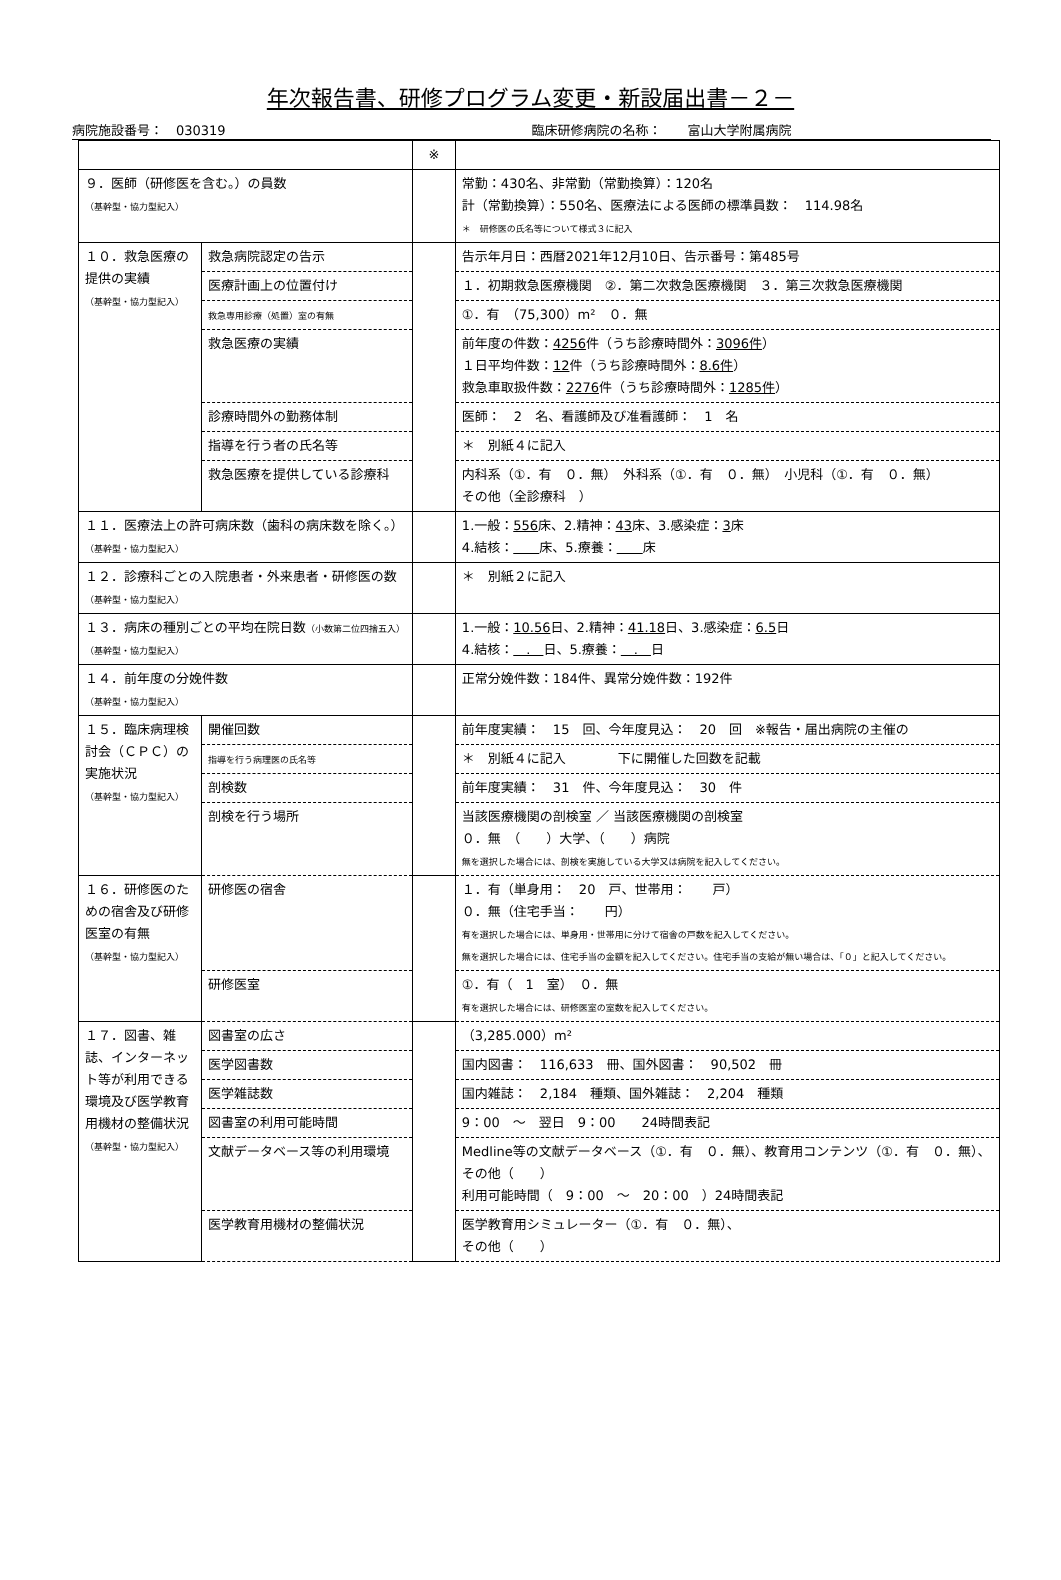年次報告書、研修プログラム変更・新設届出書－２－
病院施設番号：　030319 臨床研修病院の名称：　　富山大学附属病院
| | | ※ | |
| ９．医師（研修医を含む。）の員数 （基幹型・協力型記入） | | | 常勤：430名、非常勤（常勤換算）：120名 計（常勤換算）：550名、医療法による医師の標準員数： 114.98名 ＊ 研修医の氏名等について様式３に記入 |
| １０．救急医療の提供の実績 （基幹型・協力型記入） | 救急病院認定の告示 | | 告示年月日：西暦2021年12月10日、告示番号：第485号 |
| | 医療計画上の位置付け | | １．初期救急医療機関 ②．第二次救急医療機関 ３．第三次救急医療機関 |
| | 救急専用診療（処置）室の有無 | | ①．有 （75,300）m² ０．無 |
| | 救急医療の実績 | | 前年度の件数： 4256 件（うち診療時間外： 3096件 ） １日平均件数： 12 件（うち診療時間外： 8.6件 ） 救急車取扱件数： 2276 件（うち診療時間外： 1285件 ） |
| | 診療時間外の勤務体制 | | 医師： 2 名、看護師及び准看護師： 1 名 |
| | 指導を行う者の氏名等 | | ＊ 別紙４に記入 |
| | 救急医療を提供している診療科 | | 内科系（①．有 ０．無） 外科系（①．有 ０．無） 小児科（①．有 ０．無） その他（全診療科 ） |
| １１．医療法上の許可病床数（歯科の病床数を除く。） （基幹型・協力型記入） | | | 1.一般： 556 床、2.精神： 43 床、3.感染症： 3 床 4.結核： 床、5.療養： 床 |
| １２．診療科ごとの入院患者・外来患者・研修医の数 （基幹型・協力型記入） | | | ＊ 別紙２に記入 |
| １３．病床の種別ごとの平均在院日数 （小数第二位四捨五入） （基幹型・協力型記入） | | | 1.一般： 10.56 日、2.精神： 41.18 日、3.感染症： 6.5 日 4.結核： . 日、5.療養： . 日 |
| １４．前年度の分娩件数 （基幹型・協力型記入） | | | 正常分娩件数：184件、異常分娩件数：192件 |
| １５．臨床病理検討会（ＣＰＣ）の実施状況 （基幹型・協力型記入） | 開催回数 | | 前年度実績： 15 回、今年度見込： 20 回 ※報告・届出病院の主催の |
| | 指導を行う病理医の氏名等 | | ＊ 別紙４に記入 下に開催した回数を記載 |
| | 剖検数 | | 前年度実績： 31 件、今年度見込： 30 件 |
| | 剖検を行う場所 | | 当該医療機関の剖検室 ／ 当該医療機関の剖検室 ０．無 （ ）大学、（ ）病院 無を選択した場合には、剖検を実施している大学又は病院を記入してください。 |
| １６．研修医のための宿舎及び研修医室の有無 （基幹型・協力型記入） | 研修医の宿舎 | | １．有（単身用： 20 戸、世帯用： 戸） ０．無（住宅手当： 円） 有を選択した場合には、単身用・世帯用に分けて宿舎の戸数を記入してください。 無を選択した場合には、住宅手当の金額を記入してください。住宅手当の支給が無い場合は、「０」と記入してください。 |
| | 研修医室 | | ①．有（ 1 室） ０．無 有を選択した場合には、研修医室の室数を記入してください。 |
| １７．図書、雑誌、インターネット等が利用できる環境及び医学教育用機材の整備状況 （基幹型・協力型記入） | 図書室の広さ | | （3,285.000）m² |
| | 医学図書数 | | 国内図書： 116,633 冊、国外図書： 90,502 冊 |
| | 医学雑誌数 | | 国内雑誌： 2,184 種類、国外雑誌： 2,204 種類 |
| | 図書室の利用可能時間 | | 9：00 ～ 翌日 9：00 24時間表記 |
| | 文献データベース等の利用環境 | | Medline等の文献データベース（①．有 ０．無）、教育用コンテンツ（①．有 ０．無）、 その他（ ） 利用可能時間（ 9：00 ～ 20：00 ）24時間表記 |
| | 医学教育用機材の整備状況 | | 医学教育用シミュレーター（①．有 ０．無）、 その他（ ） |